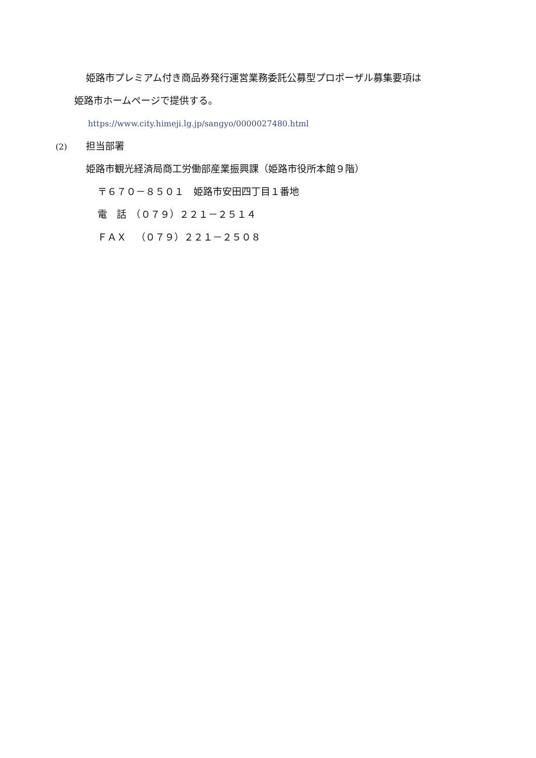姫路市プレミアム付き商品券発行運営業務委託公募型プロポーザル募集要項は
姫路市ホームページで提供する。
https://www.city.himeji.lg.jp/sangyo/0000027480.html
(2) 担当部署
姫路市観光経済局商工労働部産業振興課（姫路市役所本館９階）
〒６７０－８５０１　姫路市安田四丁目１番地
電　話　（０７９）２２１－２５１４
ＦＡＸ　（０７９）２２１－２５０８